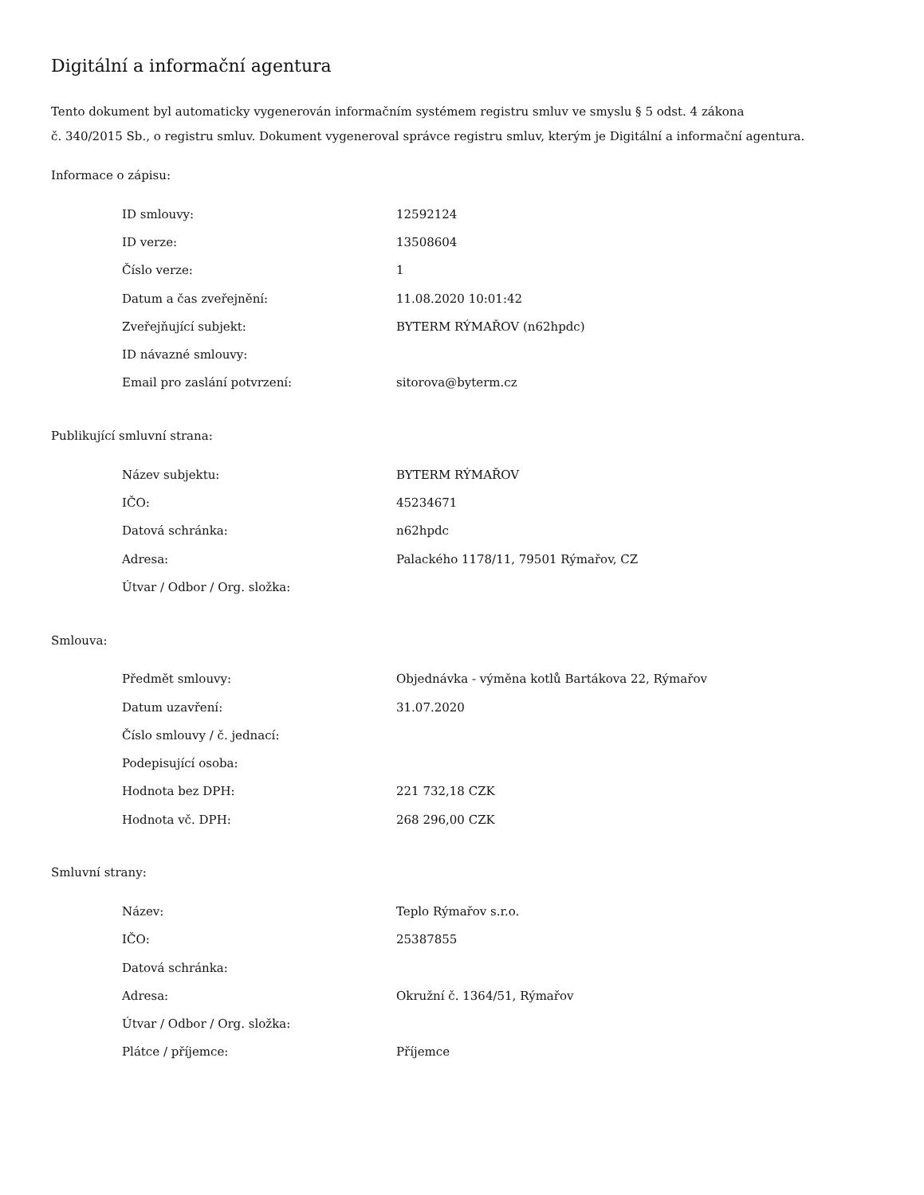Digitální a informační agentura
Tento dokument byl automaticky vygenerován informačním systémem registru smluv ve smyslu § 5 odst. 4 zákona
č. 340/2015 Sb., o registru smluv. Dokument vygeneroval správce registru smluv, kterým je Digitální a informační agentura.
Informace o zápisu:
| ID smlouvy: | 12592124 |
| ID verze: | 13508604 |
| Číslo verze: | 1 |
| Datum a čas zveřejnění: | 11.08.2020 10:01:42 |
| Zveřejňující subjekt: | BYTERM RÝMAŘOV (n62hpdc) |
| ID návazné smlouvy: | |
| Email pro zaslání potvrzení: | sitorova@byterm.cz |
Publikující smluvní strana:
| Název subjektu: | BYTERM RÝMAŘOV |
| IČO: | 45234671 |
| Datová schránka: | n62hpdc |
| Adresa: | Palackého 1178/11, 79501 Rýmařov, CZ |
| Útvar / Odbor / Org. složka: | |
Smlouva:
| Předmět smlouvy: | Objednávka - výměna kotlů Bartákova 22, Rýmařov |
| Datum uzavření: | 31.07.2020 |
| Číslo smlouvy / č. jednací: | |
| Podepisující osoba: | |
| Hodnota bez DPH: | 221 732,18 CZK |
| Hodnota vč. DPH: | 268 296,00 CZK |
Smluvní strany:
| Název: | Teplo Rýmařov s.r.o. |
| IČO: | 25387855 |
| Datová schránka: | |
| Adresa: | Okružní č. 1364/51, Rýmařov |
| Útvar / Odbor / Org. složka: | |
| Plátce / příjemce: | Příjemce |